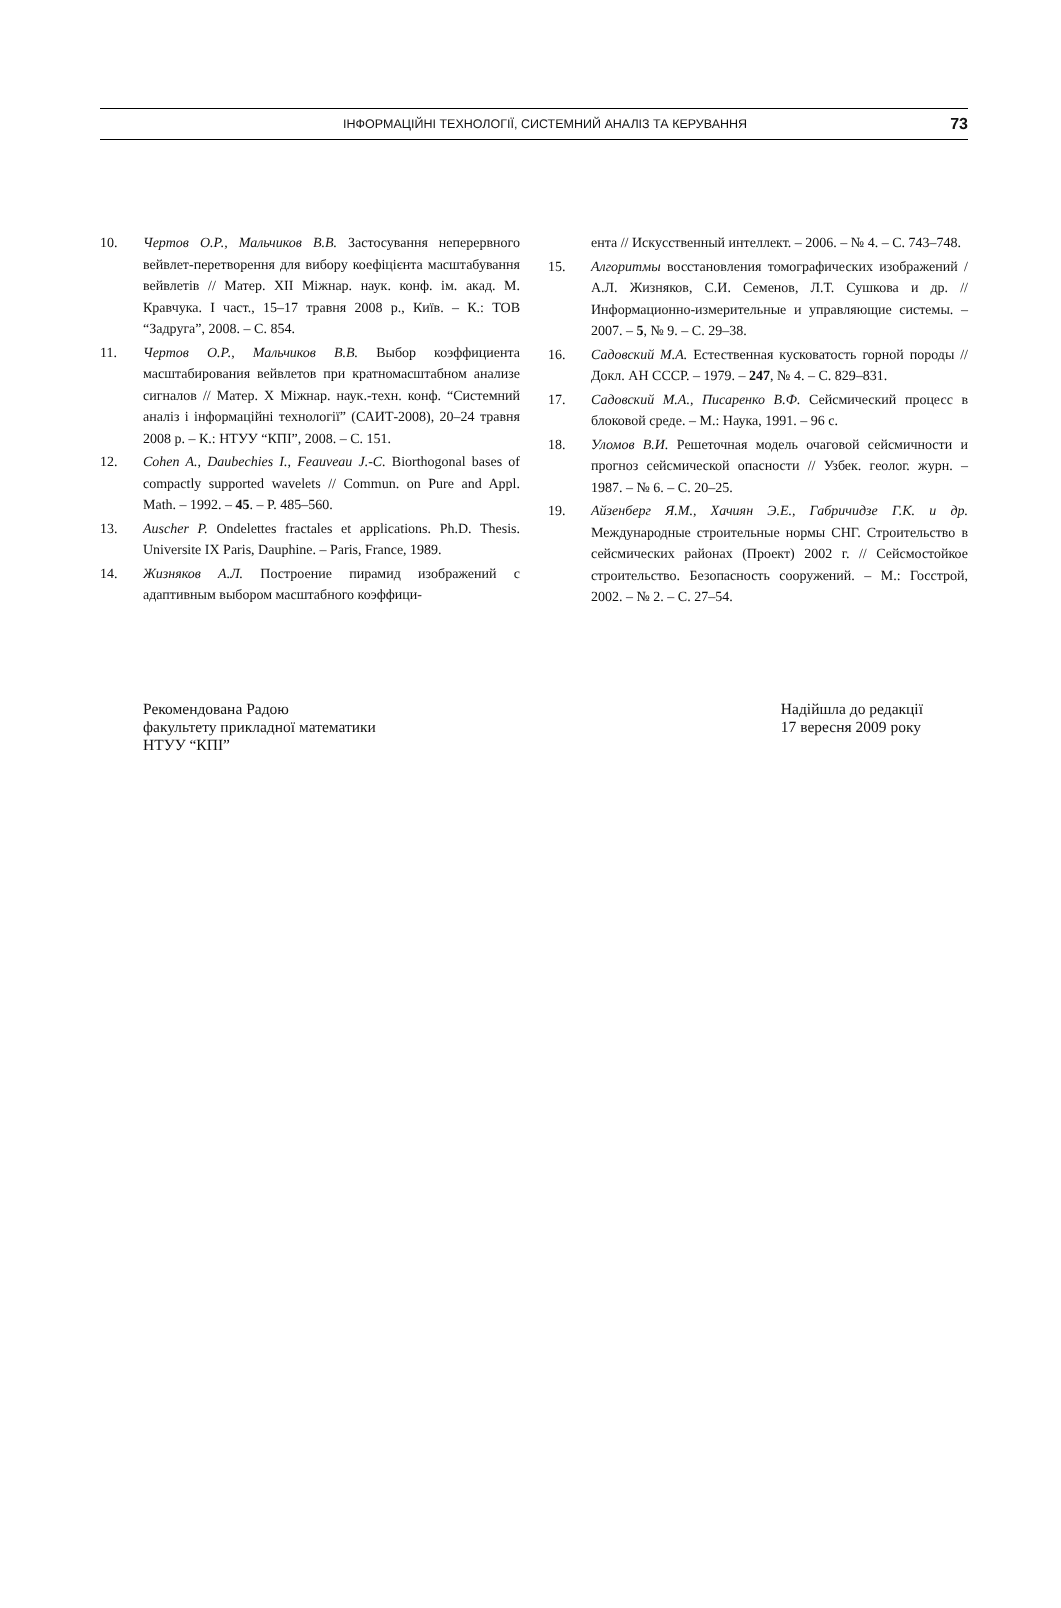ІНФОРМАЦІЙНІ ТЕХНОЛОГІЇ, СИСТЕМНИЙ АНАЛІЗ ТА КЕРУВАННЯ 73
10. Чертов О.Р., Мальчиков В.В. Застосування неперервного вейвлет-перетворення для вибору коефіцієнта масштабування вейвлетів // Матер. XII Міжнар. наук. конф. ім. акад. М. Кравчука. I част., 15–17 травня 2008 р., Київ. – К.: ТОВ “Задруга”, 2008. – С. 854.
11. Чертов О.Р., Мальчиков В.В. Выбор коэффициента масштабирования вейвлетов при кратномасштабном анализе сигналов // Матер. X Міжнар. наук.-техн. конф. “Системний аналіз і інформаційні технології” (САИТ-2008), 20–24 травня 2008 р. – К.: НТУУ “КПІ”, 2008. – С. 151.
12. Cohen A., Daubechies I., Feauveau J.-C. Biorthogonal bases of compactly supported wavelets // Commun. on Pure and Appl. Math. – 1992. – 45. – P. 485–560.
13. Auscher P. Ondelettes fractales et applications. Ph.D. Thesis. Universite IX Paris, Dauphine. – Paris, France, 1989.
14. Жизняков А.Л. Построение пирамид изображений с адаптивным выбором масштабного коэффици-
ента // Искусственный интеллект. – 2006. – № 4. – С. 743–748.
15. Алгоритмы восстановления томографических изображений / А.Л. Жизняков, С.И. Семенов, Л.Т. Сушкова и др. // Информационно-измерительные и управляющие системы. – 2007. – 5, № 9. – С. 29–38.
16. Садовский М.А. Естественная кусковатость горной породы // Докл. АН СССР. – 1979. – 247, № 4. – С. 829–831.
17. Садовский М.А., Писаренко В.Ф. Сейсмический процесс в блоковой среде. – М.: Наука, 1991. – 96 с.
18. Уломов В.И. Решеточная модель очаговой сейсмичности и прогноз сейсмической опасности // Узбек. геолог. журн. – 1987. – № 6. – С. 20–25.
19. Айзенберг Я.М., Хачиян Э.Е., Габричидзе Г.К. и др. Международные строительные нормы СНГ. Строительство в сейсмических районах (Проект) 2002 г. // Сейсмостойкое строительство. Безопасность сооружений. – М.: Госстрой, 2002. – № 2. – С. 27–54.
Рекомендована Радою
факультету прикладної математики
НТУУ “КПІ”
Надійшла до редакції
17 вересня 2009 року